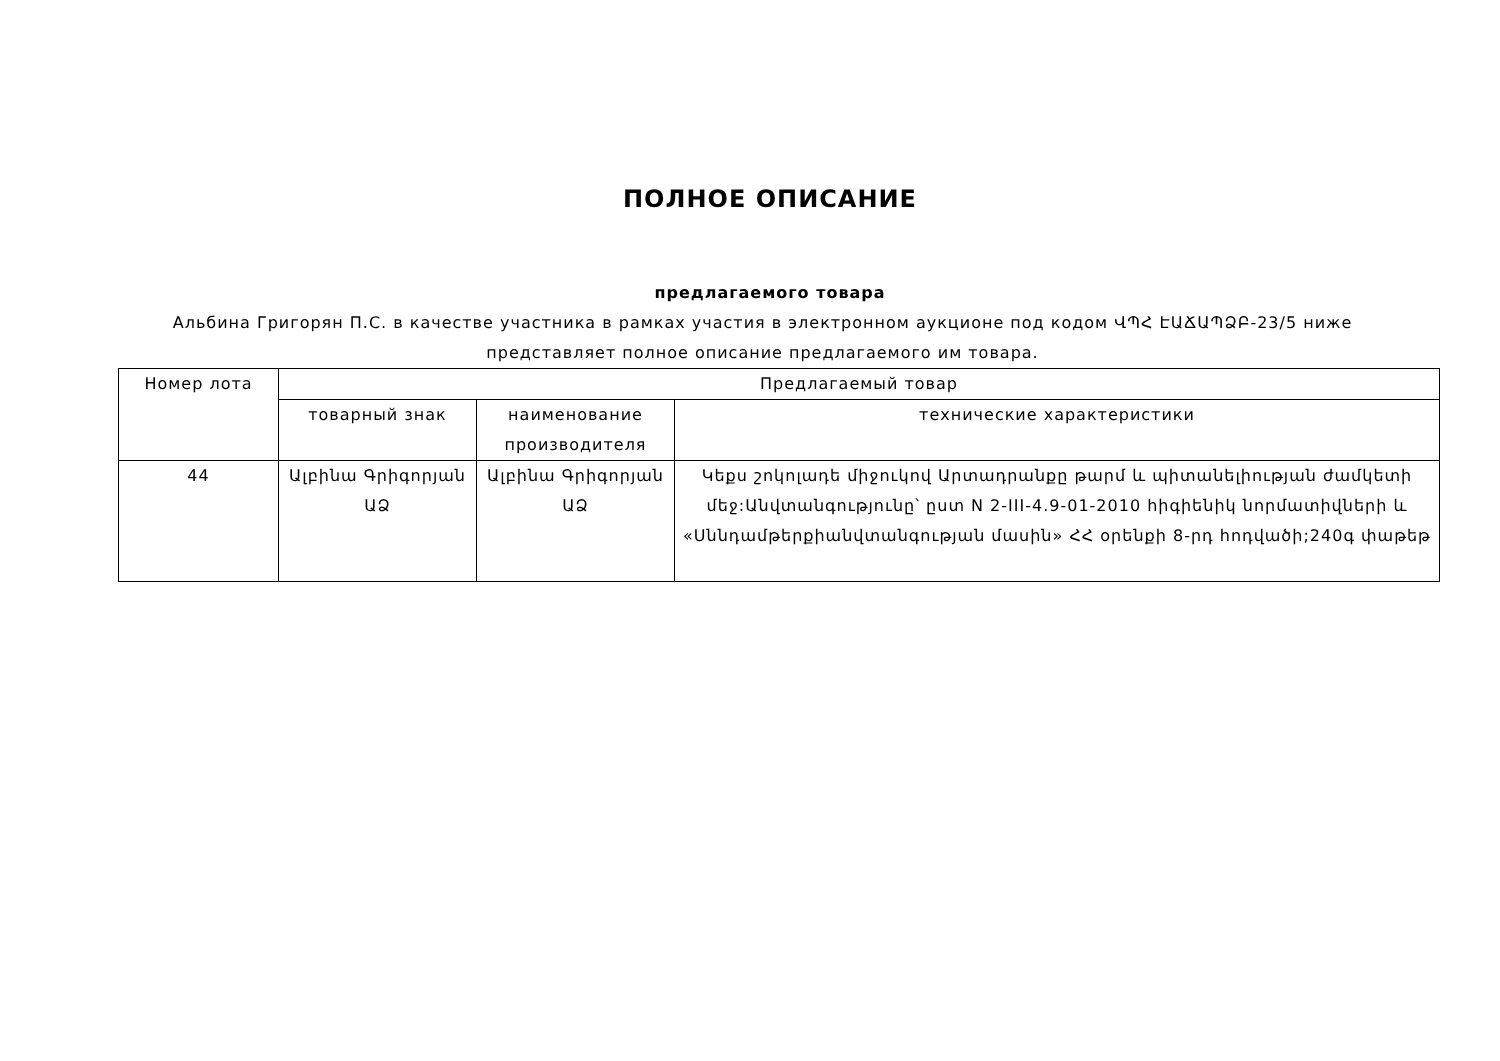ПОЛНОЕ ОПИСАНИЕ
предлагаемого товара
Альбина Григорян П.С. в качестве участника в рамках участия в электронном аукционе под кодом ՎՊՀ ԷԱՃԱՊՁԲ-23/5 ниже представляет полное описание предлагаемого им товара.
| Номер лота | Предлагаемый товар | | |
| --- | --- | --- | --- |
| | товарный знак | наименование производителя | технические характеристики |
| 44 | Ալբինա Գրիգորյան ԱՁ | Ալբինա Գրիգորյան ԱՁ | Կեքս շոկոլադե միջուկով Արտադրանքը թարմ և պիտանելիության ժամկետի մեջ:Անվտանգությունը՝ ըստ N 2-III-4.9-01-2010 հիգիենիկ նորմատիվների և «Սննդամթերքիանվտանգության մասին» ՀՀ օրենքի 8-րդ հոդվածի;240գ փաթեթ |